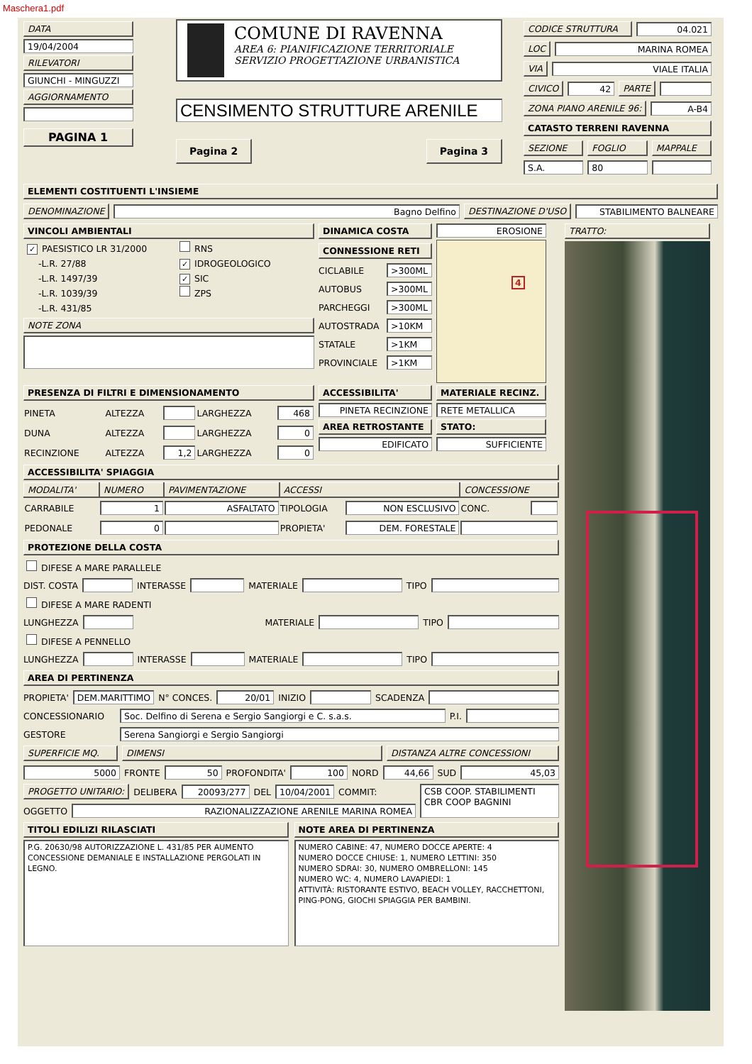Maschera1.pdf
DATA
19/04/2004
RILEVATORI
GIUNCHI - MINGUZZI
AGGIORNAMENTO
PAGINA 1
COMUNE DI RAVENNA
AREA 6: PIANIFICAZIONE TERRITORIALE
SERVIZIO PROGETTAZIONE URBANISTICA
CENSIMENTO STRUTTURE ARENILE
Pagina 2 Pagina 3
CODICE STRUTTURA 04.021
LOC MARINA ROMEA
VIA VIALE ITALIA
CIVICO 42 PARTE
ZONA PIANO ARENILE 96: A-B4
CATASTO TERRENI RAVENNA
SEZIONE FOGLIO MAPPALE
S.A. 80
ELEMENTI COSTITUENTI L'INSIEME
DENOMINAZIONE Bagno Delfino DESTINAZIONE D'USO STABILIMENTO BALNEARE
VINCOLI AMBIENTALI
✓ PAESISTICO LR 31/2000
-L.R. 27/88
-L.R. 1497/39
-L.R. 1039/39
-L.R. 431/85
RNS
✓ IDROGEOLOGICO
✓ SIC
ZPS
NOTE ZONA
DINAMICA COSTA
CONNESSIONE RETI
CICLABILE
>300ML
AUTOBUS
>300ML
PARCHEGGI
>300ML
AUTOSTRADA
>10KM
STATALE
>1KM
PROVINCIALE
>1KM
EROSIONE
4
PRESENZA DI FILTRI E DIMENSIONAMENTO
| PINETA | ALTEZZA | | LARGHEZZA | 468 |
| DUNA | ALTEZZA | | LARGHEZZA | 0 |
| RECINZIONE | ALTEZZA | 1,2 | LARGHEZZA | 0 |
ACCESSIBILITA'
PINETA RECINZIONE
AREA RETROSTANTE
EDIFICATO
MATERIALE RECINZ.
RETE METALLICA
STATO:
SUFFICIENTE
ACCESSIBILITA' SPIAGGIA
| MODALITA' | NUMERO | PAVIMENTAZIONE | ACCESSI | | CONCESSIONE | |
| --- | --- | --- | --- | --- | --- | --- |
| CARRABILE | 1 | ASFALTATO | TIPOLOGIA | NON ESCLUSIVO | CONC. | |
| PEDONALE | 0 | | PROPIETA' | DEM. FORESTALE | | |
PROTEZIONE DELLA COSTA
DIFESE A MARE PARALLELE
DIST. COSTA INTERASSE MATERIALE TIPO
DIFESE A MARE RADENTI
LUNGHEZZA MATERIALE TIPO
DIFESE A PENNELLO
LUNGHEZZA INTERASSE MATERIALE TIPO
AREA DI PERTINENZA
PROPIETA'
DEM.MARITTIMO
N° CONCES.
20/01
INIZIO SCADENZA
CONCESSIONARIO
Soc. Delfino di Serena e Sergio Sangiorgi e C. s.a.s.
P.I.
GESTORE
Serena Sangiorgi e Sergio Sangiorgi
SUPERFICIE MQ. DIMENSI DISTANZA ALTRE CONCESSIONI
5000
FRONTE
50
PROFONDITA'
100
NORD
44,66
SUD
45,03
PROGETTO UNITARIO:
DELIBERA
20093/277
DEL
10/04/2001
COMMIT:
OGGETTO
RAZIONALIZZAZIONE ARENILE MARINA ROMEA
CSB COOP. STABILIMENTI
CBR COOP BAGNINI
TITOLI EDILIZI RILASCIATI
P.G. 20630/98 AUTORIZZAZIONE L. 431/85 PER AUMENTO CONCESSIONE DEMANIALE E INSTALLAZIONE PERGOLATI IN LEGNO.
NOTE AREA DI PERTINENZA
NUMERO CABINE: 47, NUMERO DOCCE APERTE: 4
NUMERO DOCCE CHIUSE: 1, NUMERO LETTINI: 350
NUMERO SDRAI: 30, NUMERO OMBRELLONI: 145
NUMERO WC: 4, NUMERO LAVAPIEDI: 1
ATTIVITÀ: RISTORANTE ESTIVO, BEACH VOLLEY, RACCHETTONI, PING-PONG, GIOCHI SPIAGGIA PER BAMBINI.
TRATTO: